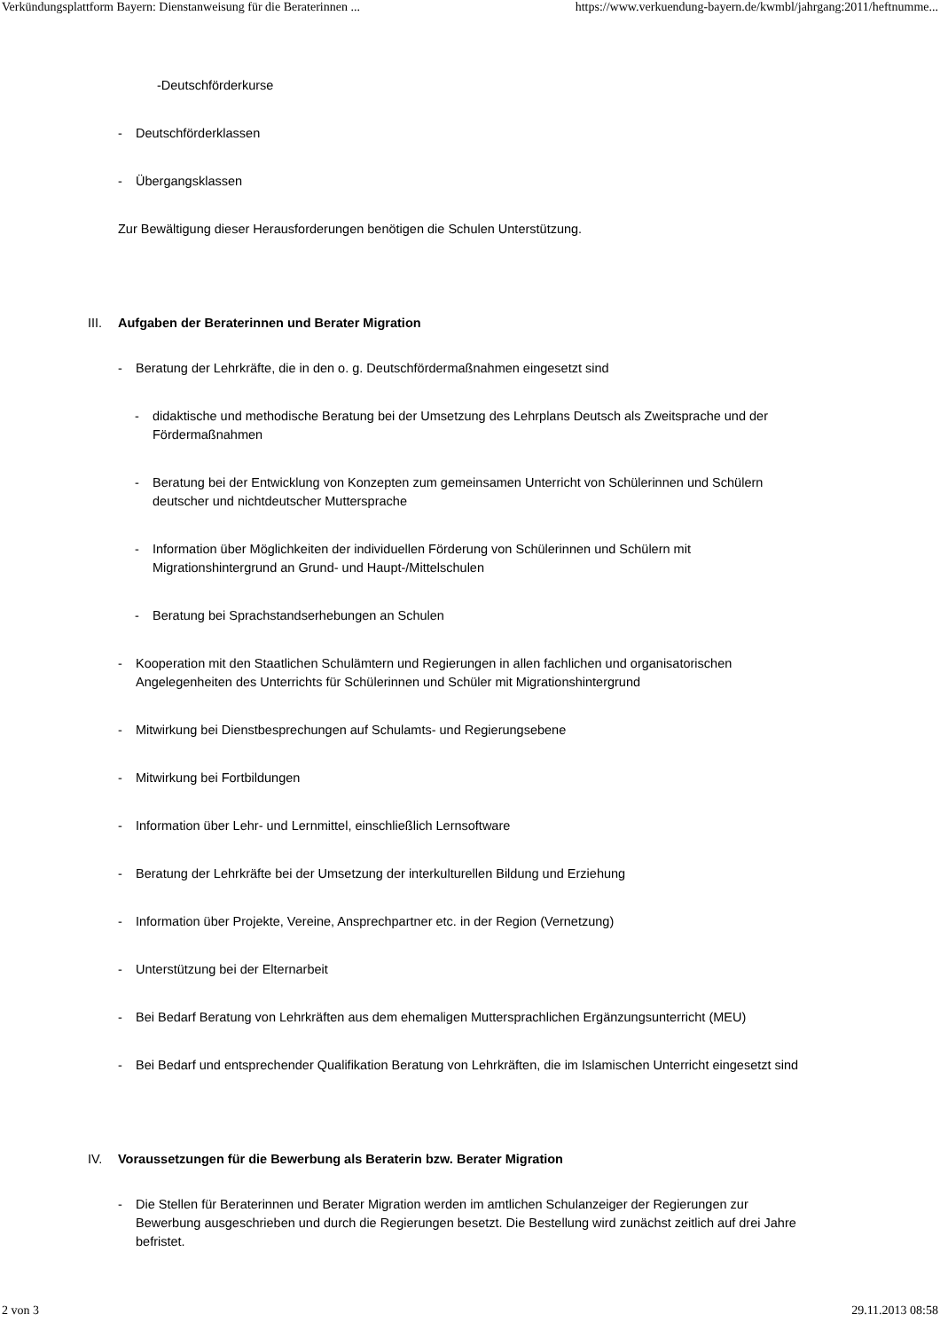Verkündungsplattform Bayern: Dienstanweisung für die Beraterinnen ... https://www.verkuendung-bayern.de/kwmbl/jahrgang:2011/heftnumme...
-Deutschförderkurse
- Deutschförderklassen
- Übergangsklassen
Zur Bewältigung dieser Herausforderungen benötigen die Schulen Unterstützung.
III. Aufgaben der Beraterinnen und Berater Migration
- Beratung der Lehrkräfte, die in den o. g. Deutschfördermaßnahmen eingesetzt sind
- didaktische und methodische Beratung bei der Umsetzung des Lehrplans Deutsch als Zweitsprache und der Fördermaßnahmen
- Beratung bei der Entwicklung von Konzepten zum gemeinsamen Unterricht von Schülerinnen und Schülern deutscher und nichtdeutscher Muttersprache
- Information über Möglichkeiten der individuellen Förderung von Schülerinnen und Schülern mit Migrationshintergrund an Grund- und Haupt-/Mittelschulen
- Beratung bei Sprachstandserhebungen an Schulen
- Kooperation mit den Staatlichen Schulämtern und Regierungen in allen fachlichen und organisatorischen Angelegenheiten des Unterrichts für Schülerinnen und Schüler mit Migrationshintergrund
- Mitwirkung bei Dienstbesprechungen auf Schulamts- und Regierungsebene
- Mitwirkung bei Fortbildungen
- Information über Lehr- und Lernmittel, einschließlich Lernsoftware
- Beratung der Lehrkräfte bei der Umsetzung der interkulturellen Bildung und Erziehung
- Information über Projekte, Vereine, Ansprechpartner etc. in der Region (Vernetzung)
- Unterstützung bei der Elternarbeit
- Bei Bedarf Beratung von Lehrkräften aus dem ehemaligen Muttersprachlichen Ergänzungsunterricht (MEU)
- Bei Bedarf und entsprechender Qualifikation Beratung von Lehrkräften, die im Islamischen Unterricht eingesetzt sind
IV. Voraussetzungen für die Bewerbung als Beraterin bzw. Berater Migration
- Die Stellen für Beraterinnen und Berater Migration werden im amtlichen Schulanzeiger der Regierungen zur Bewerbung ausgeschrieben und durch die Regierungen besetzt. Die Bestellung wird zunächst zeitlich auf drei Jahre befristet.
2 von 3 29.11.2013 08:58